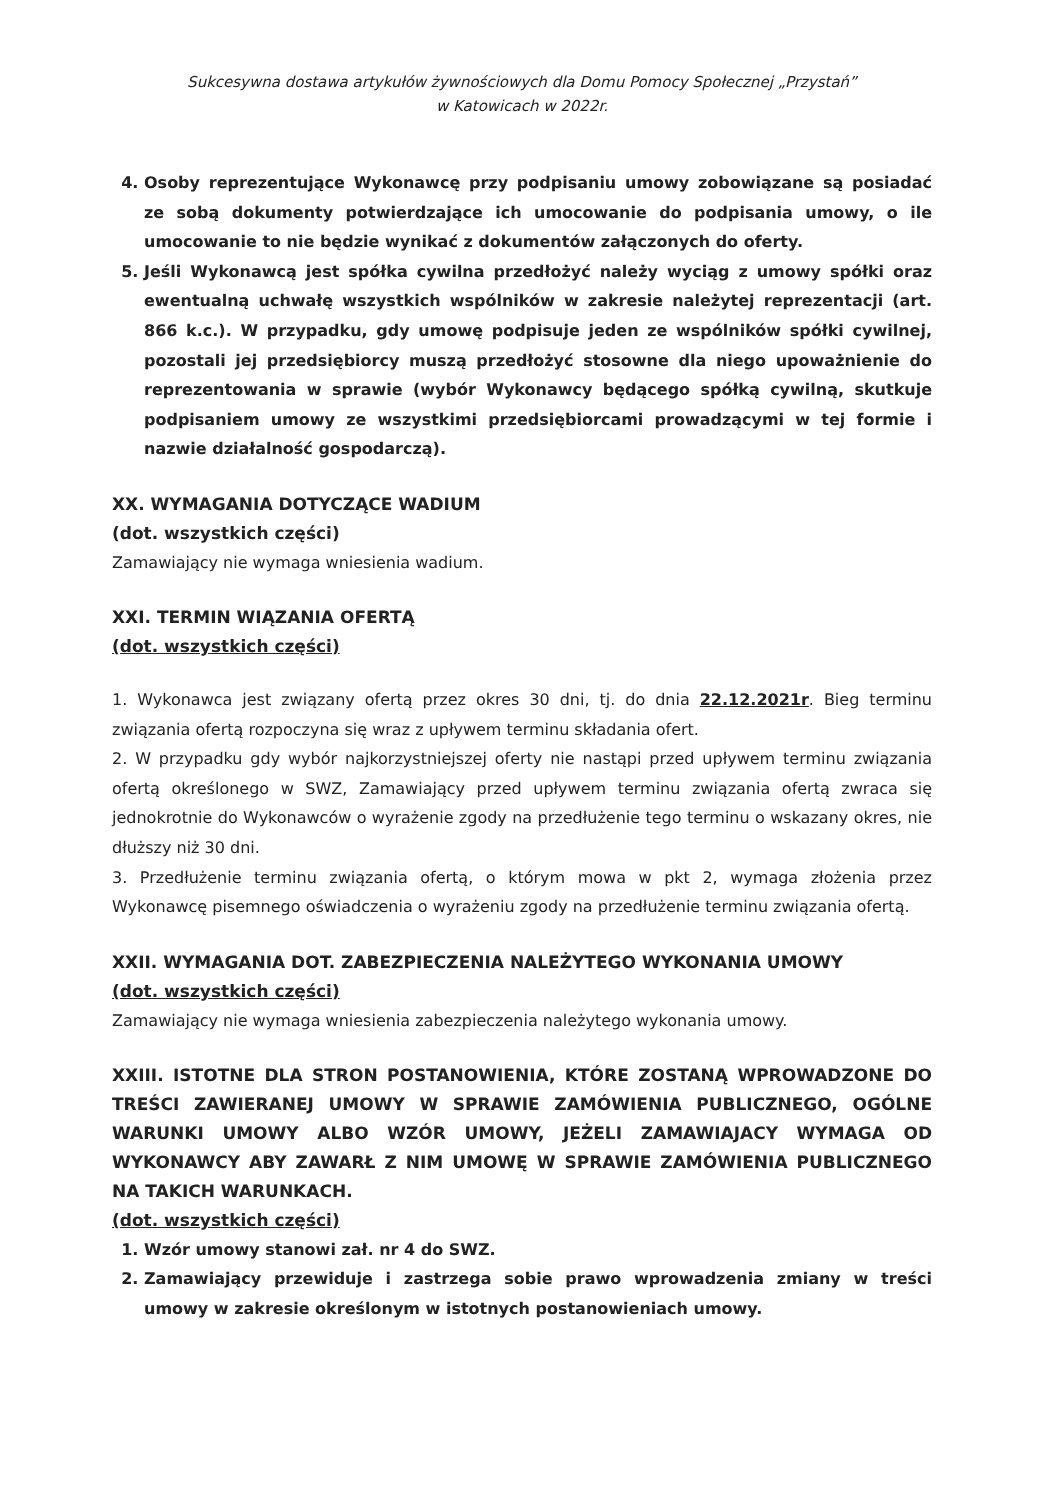Sukcesywna dostawa artykułów żywnościowych dla Domu Pomocy Społecznej „Przystań”
w Katowicach w 2022r.
4. Osoby reprezentujące Wykonawcę przy podpisaniu umowy zobowiązane są posiadać ze sobą dokumenty potwierdzające ich umocowanie do podpisania umowy, o ile umocowanie to nie będzie wynikać z dokumentów załączonych do oferty.
5. Jeśli Wykonawcą jest spółka cywilna przedłożyć należy wyciąg z umowy spółki oraz ewentualną uchwałę wszystkich wspólników w zakresie należytej reprezentacji (art. 866 k.c.). W przypadku, gdy umowę podpisuje jeden ze wspólników spółki cywilnej, pozostali jej przedsiębiorcy muszą przedłożyć stosowne dla niego upoważnienie do reprezentowania w sprawie (wybór Wykonawcy będącego spółką cywilną, skutkuje podpisaniem umowy ze wszystkimi przedsiębiorcami prowadzącymi w tej formie i nazwie działalność gospodarczą).
XX. WYMAGANIA DOTYCZĄCE WADIUM
(dot. wszystkich części)
Zamawiający nie wymaga wniesienia wadium.
XXI. TERMIN WIĄZANIA OFERTĄ
(dot. wszystkich części)
1. Wykonawca jest związany ofertą przez okres 30 dni, tj. do dnia 22.12.2021r. Bieg terminu związania ofertą rozpoczyna się wraz z upływem terminu składania ofert.
2. W przypadku gdy wybór najkorzystniejszej oferty nie nastąpi przed upływem terminu związania ofertą określonego w SWZ, Zamawiający przed upływem terminu związania ofertą zwraca się jednokrotnie do Wykonawców o wyrażenie zgody na przedłużenie tego terminu o wskazany okres, nie dłuższy niż 30 dni.
3. Przedłużenie terminu związania ofertą, o którym mowa w pkt 2, wymaga złożenia przez Wykonawcę pisemnego oświadczenia o wyrażeniu zgody na przedłużenie terminu związania ofertą.
XXII. WYMAGANIA DOT. ZABEZPIECZENIA NALEŻYTEGO WYKONANIA UMOWY
(dot. wszystkich części)
Zamawiający nie wymaga wniesienia zabezpieczenia należytego wykonania umowy.
XXIII. ISTOTNE DLA STRON POSTANOWIENIA, KTÓRE ZOSTANĄ WPROWADZONE DO TREŚCI ZAWIERANEJ UMOWY W SPRAWIE ZAMÓWIENIA PUBLICZNEGO, OGÓLNE WARUNKI UMOWY ALBO WZÓR UMOWY, JEŻELI ZAMAWIAJACY WYMAGA OD WYKONAWCY ABY ZAWARŁ Z NIM UMOWĘ W SPRAWIE ZAMÓWIENIA PUBLICZNEGO NA TAKICH WARUNKACH.
(dot. wszystkich części)
1. Wzór umowy stanowi zał. nr 4 do SWZ.
2. Zamawiający przewiduje i zastrzega sobie prawo wprowadzenia zmiany w treści umowy w zakresie określonym w istotnych postanowieniach umowy.